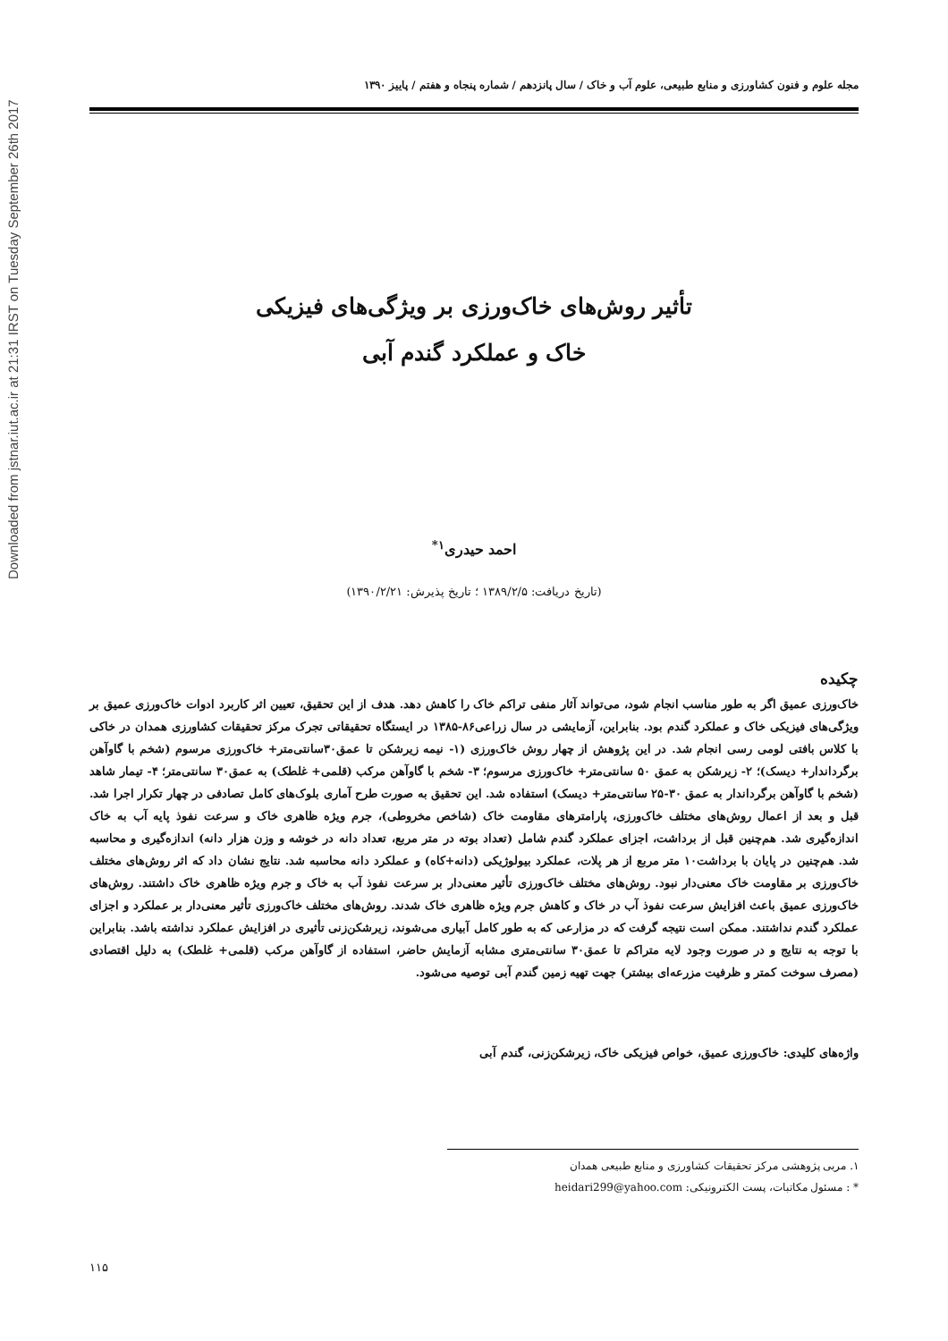Downloaded from jstnar.iut.ac.ir at 21:31 IRST on Tuesday September 26th 2017
مجله علوم و فنون کشاورزی و منابع طبیعی، علوم آب و خاک / سال پانزدهم / شماره پنجاه و هفتم / پاییز ۱۳۹۰
تأثیر روش‌های خاک‌ورزی بر ویژگی‌های فیزیکی
خاک و عملکرد گندم آبی
احمد حیدری<sup>۱*</sup>
(تاریخ دریافت: ۱۳۸۹/۲/۵ ؛ تاریخ پذیرش: ۱۳۹۰/۲/۲۱)
چکیده
خاک‌ورزی عمیق اگر به طور مناسب انجام شود، می‌تواند آثار منفی تراکم خاک را کاهش دهد. هدف از این تحقیق، تعیین اثر کاربرد ادوات خاک‌ورزی عمیق بر ویژگی‌های فیزیکی خاک و عملکرد گندم بود. بنابراین، آزمایشی در سال زراعی۸۶-۱۳۸۵ در ایستگاه تحقیقاتی تجرک مرکز تحقیقات کشاورزی همدان در خاکی با کلاس بافتی لومی رسی انجام شد. در این پژوهش از چهار روش خاک‌ورزی (۱- نیمه زیرشکن تا عمق۳۰سانتی‌متر+ خاک‌ورزی مرسوم (شخم با گاوآهن برگرداندار+ دیسک)؛ ۲- زیرشکن به عمق ۵۰ سانتی‌متر+ خاک‌ورزی مرسوم؛ ۳- شخم با گاوآهن مرکب (قلمی+ غلطک) به عمق۳۰ سانتی‌متر؛ ۴- تیمار شاهد (شخم با گاوآهن برگرداندار به عمق ۳۰-۲۵ سانتی‌متر+ دیسک) استفاده شد. این تحقیق به صورت طرح آماری بلوک‌های کامل تصادفی در چهار تکرار اجرا شد. قبل و بعد از اعمال روش‌های مختلف خاک‌ورزی، پارامترهای مقاومت خاک (شاخص مخروطی)، جرم ویژه ظاهری خاک و سرعت نفوذ پایه آب به خاک اندازه‌گیری شد. هم‌چنین قبل از برداشت، اجزای عملکرد گندم شامل (تعداد بوته در متر مربع، تعداد دانه در خوشه و وزن هزار دانه) اندازه‌گیری و محاسبه شد. هم‌چنین در پایان با برداشت۱۰ متر مربع از هر پلات، عملکرد بیولوژیکی (دانه+کاه) و عملکرد دانه محاسبه شد. نتایج نشان داد که اثر روش‌های مختلف خاک‌ورزی بر مقاومت خاک معنی‌دار نبود. روش‌های مختلف خاک‌ورزی تأثیر معنی‌دار بر سرعت نفوذ آب به خاک و جرم ویژه ظاهری خاک داشتند. روش‌های خاک‌ورزی عمیق باعث افزایش سرعت نفوذ آب در خاک و کاهش جرم ویژه ظاهری خاک شدند. روش‌های مختلف خاک‌ورزی تأثیر معنی‌دار بر عملکرد و اجزای عملکرد گندم نداشتند. ممکن است نتیجه گرفت که در مزارعی که به طور کامل آبیاری می‌شوند، زیرشکن‌زنی تأثیری در افزایش عملکرد نداشته باشد. بنابراین با توجه به نتایج و در صورت وجود لایه متراکم تا عمق۳۰ سانتی‌متری مشابه آزمایش حاضر، استفاده از گاوآهن مرکب (قلمی+ غلطک) به دلیل اقتصادی (مصرف سوخت کمتر و ظرفیت مزرعه‌ای بیشتر) جهت تهیه زمین گندم آبی توصیه می‌شود.
واژه‌های کلیدی: خاک‌ورزی عمیق، خواص فیزیکی خاک، زیرشکن‌زنی، گندم آبی
۱. مربی پژوهشی مرکز تحقیقات کشاورزی و منابع طبیعی همدان
* : مسئول مکاتبات، پست الکترونیکی: heidari299@yahoo.com
۱۱۵